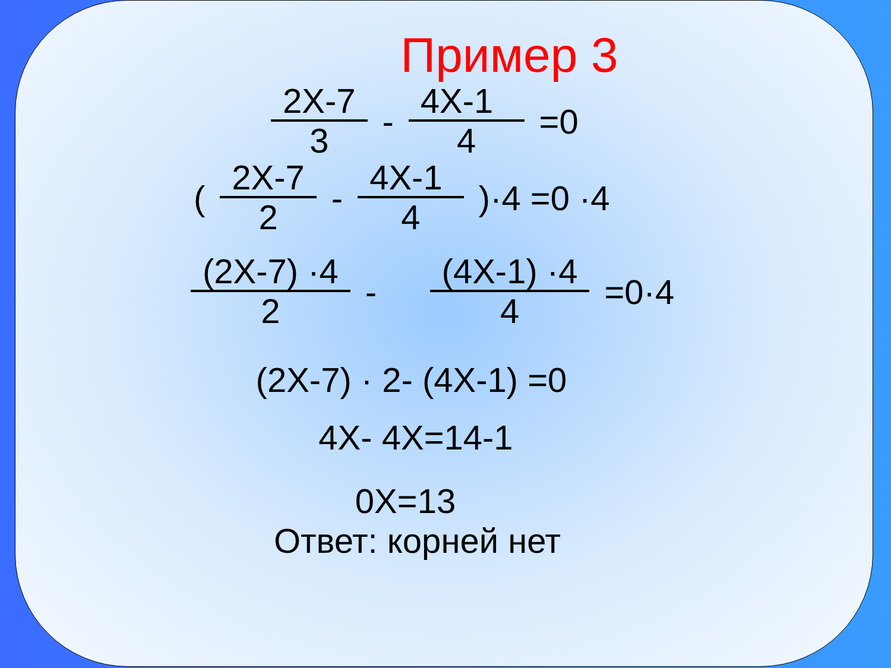Пример 3
2X-7 3 - 4X-1 4 =0
( 2X-7 2 - 4X-1 4)·4 =0 ·4
(2X-7) ·4 2 - (4X-1) ·4 4 =0·4
(2X-7) · 2- (4X-1) =0
4X- 4X=14-1
0X=13
Ответ: корней нет